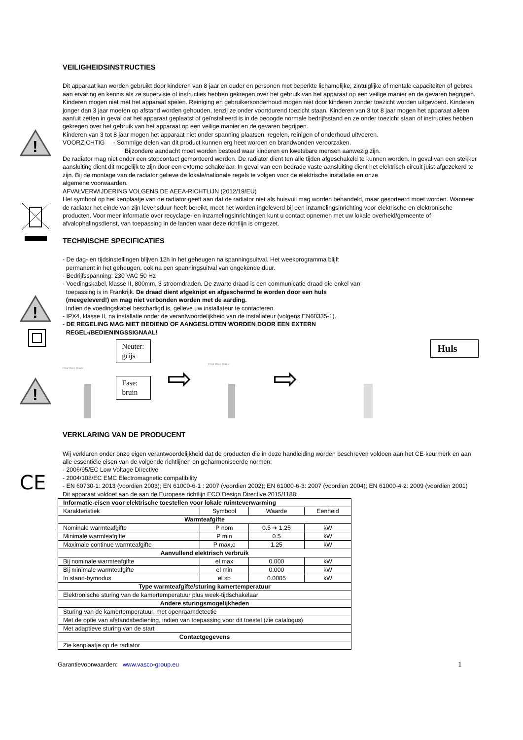!
VEILIGHEIDSINSTRUCTIES
Dit apparaat kan worden gebruikt door kinderen van 8 jaar en ouder en personen met beperkte lichamelijke, zintuiglijke of mentale capaciteiten of gebrek aan ervaring en kennis als ze supervisie of instructies hebben gekregen over het gebruik van het apparaat op een veilige manier en de gevaren begrijpen. Kinderen mogen niet met het apparaat spelen. Reiniging en gebruikersonderhoud mogen niet door kinderen zonder toezicht worden uitgevoerd. Kinderen jonger dan 3 jaar moeten op afstand worden gehouden, tenzij ze onder voortdurend toezicht staan. Kinderen van 3 tot 8 jaar mogen het apparaat alleen aan/uit zetten in geval dat het apparaat geplaatst of geïnstalleerd is in de beoogde normale bedrijfsstand en ze onder toezicht staan of instructies hebben gekregen over het gebruik van het apparaat op een veilige manier en de gevaren begrijpen.
Kinderen van 3 tot 8 jaar mogen het apparaat niet onder spanning plaatsen, regelen, reinigen of onderhoud uitvoeren.
VOORZICHTIG - Sommige delen van dit product kunnen erg heet worden en brandwonden veroorzaken.
Bijzondere aandacht moet worden besteed waar kinderen en kwetsbare mensen aanwezig zijn.
De radiator mag niet onder een stopcontact gemonteerd worden. De radiator dient ten alle tijden afgeschakeld te kunnen worden. In geval van een stekker aansluiting dient dit mogelijk te zijn door een externe schakelaar. In geval van een bedrade vaste aansluiting dient het elektrisch circuit juist afgezekerd te zijn. Bij de montage van de radiator gelieve de lokale/nationale regels te volgen voor de elektrische installatie en onze
algemene voorwaarden.
AFVALVERWIJDERING VOLGENS DE AEEA-RICHTLIJN (2012/19/EU)
Het symbool op het kenplaatje van de radiator geeft aan dat de radiator niet als huisvuil mag worden behandeld, maar gesorteerd moet worden. Wanneer de radiator het einde van zijn levensduur heeft bereikt, moet het worden ingeleverd bij een inzamelingsinrichting voor elektrische en elektronische producten. Voor meer informatie over recyclage- en inzamelingsinrichtingen kunt u contact opnemen met uw lokale overheid/gemeente of afvalophalingsdienst, van toepassing in de landen waar deze richtlijn is omgezet.
TECHNISCHE SPECIFICATIES
!
!
- De dag- en tijdsinstellingen blijven 12h in het geheugen na spanningsuitval. Het weekprogramma blijft
permanent in het geheugen, ook na een spanningsuitval van ongekende duur.
- Bedrijfsspanning: 230 VAC 50 Hz
- Voedingskabel, klasse II, 800mm, 3 stroomdraden. De zwarte draad is een communicatie draad die enkel van
toepassing is in Frankrijk. De draad dient afgeknipt en afgeschermd te worden door een huls
(meegeleverd!) en mag niet verbonden worden met de aarding.
Indien de voedingskabel beschadigd is, gelieve uw installateur te contacteren.
- IPX4, klasse II, na installatie onder de verantwoordelijkheid van de installateur (volgens EN60335-1).
- DE REGELING MAG NIET BEDIEND OF AANGESLOTEN WORDEN DOOR EEN EXTERN
REGEL-/BEDIENINGSSIGNAAL!
Pilot Wire Black
Neuter:
grijs
Fase:
bruin
⇨
Pilot Wire Black
⇨
Huls
VERKLARING VAN DE PRODUCENT
CE
Wij verklaren onder onze eigen verantwoordelijkheid dat de producten die in deze handleiding worden beschreven voldoen aan het CE-keurmerk en aan alle essentiële eisen van de volgende richtlijnen en geharmoniseerde normen:
- 2006/95/EC Low Voltage Directive
- 2004/108/EC EMC Electromagnetic compatibility
- EN 60730-1: 2013 (voordien 2003); EN 61000-6-1 : 2007 (voordien 2002); EN 61000-6-3: 2007 (voordien 2004); EN 61000-4-2: 2009 (voordien 2001)
Dit apparaat voldoet aan de aan de Europese richtlijn ECO Design Directive 2015/1188:
| Informatie-eisen voor elektrische toestellen voor lokale ruimteverwarming | | | |
| Karakteristiek | Symbool | Waarde | Eenheid |
| Warmteafgifte | | | |
| Nominale warmteafgifte | P nom | 0.5 ➔ 1.25 | kW |
| Minimale warmteafgifte | P min | 0.5 | kW |
| Maximale continue warmteafgifte | P max,c | 1.25 | kW |
| Aanvullend elektrisch verbruik | | | |
| Bij nominale warmteafgifte | el max | 0.000 | kW |
| Bij minimale warmteafgifte | el min | 0.000 | kW |
| In stand-bymodus | el sb | 0.0005 | kW |
| Type warmteafgifte/sturing kamertemperatuur | | | |
| Elektronische sturing van de kamertemperatuur plus week-tijdschakelaar | | | |
| Andere sturingsmogelijkheden | | | |
| Sturing van de kamertemperatuur, met openraamdetectie | | | |
| Met de optie van afstandsbediening, indien van toepassing voor dit toestel (zie catalogus) | | | |
| Met adaptieve sturing van de start | | | |
| Contactgegevens | | | |
| Zie kenplaatje op de radiator | | | |
Garantievoorwaarden: www.vasco-group.eu 1